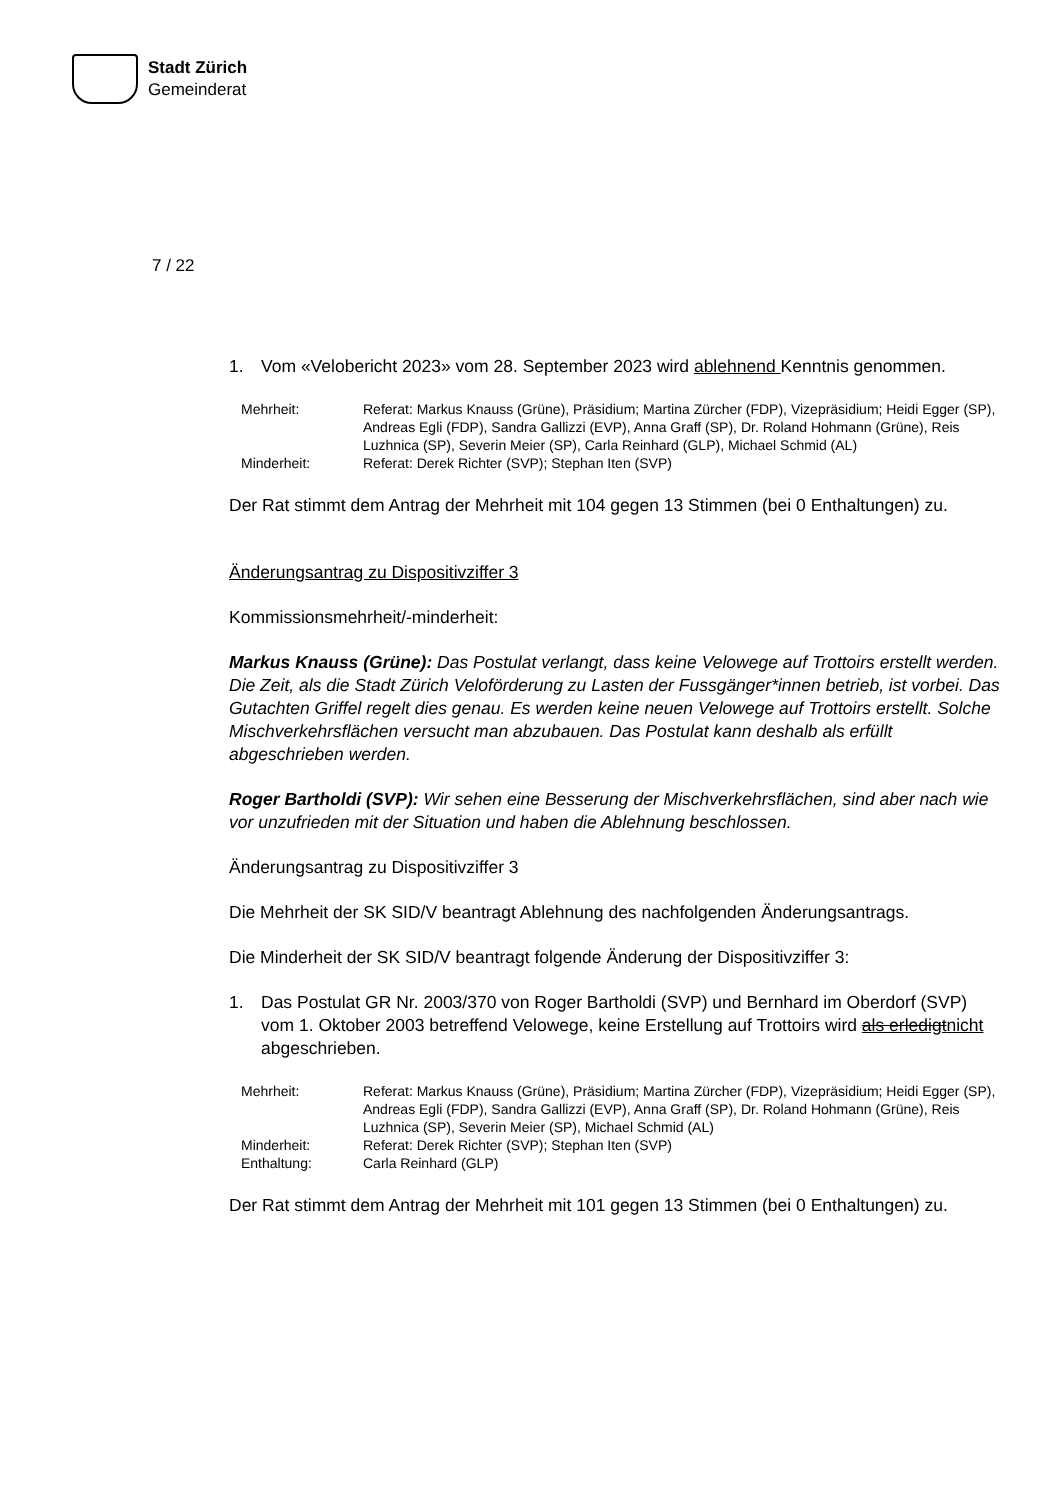Stadt Zürich
Gemeinderat
7 / 22
1. Vom «Velobericht 2023» vom 28. September 2023 wird ablehnend Kenntnis genommen.
| Mehrheit: | Referat: Markus Knauss (Grüne), Präsidium; Martina Zürcher (FDP), Vizepräsidium; Heidi Egger (SP), Andreas Egli (FDP), Sandra Gallizzi (EVP), Anna Graff (SP), Dr. Roland Hohmann (Grüne), Reis Luzhnica (SP), Severin Meier (SP), Carla Reinhard (GLP), Michael Schmid (AL) |
| Minderheit: | Referat: Derek Richter (SVP); Stephan Iten (SVP) |
Der Rat stimmt dem Antrag der Mehrheit mit 104 gegen 13 Stimmen (bei 0 Enthaltungen) zu.
Änderungsantrag zu Dispositivziffer 3
Kommissionsmehrheit/-minderheit:
Markus Knauss (Grüne): Das Postulat verlangt, dass keine Velowege auf Trottoirs erstellt werden. Die Zeit, als die Stadt Zürich Veloförderung zu Lasten der Fussgänger*innen betrieb, ist vorbei. Das Gutachten Griffel regelt dies genau. Es werden keine neuen Velowege auf Trottoirs erstellt. Solche Mischverkehrsflächen versucht man abzubauen. Das Postulat kann deshalb als erfüllt abgeschrieben werden.
Roger Bartholdi (SVP): Wir sehen eine Besserung der Mischverkehrsflächen, sind aber nach wie vor unzufrieden mit der Situation und haben die Ablehnung beschlossen.
Änderungsantrag zu Dispositivziffer 3
Die Mehrheit der SK SID/V beantragt Ablehnung des nachfolgenden Änderungsantrags.
Die Minderheit der SK SID/V beantragt folgende Änderung der Dispositivziffer 3:
1. Das Postulat GR Nr. 2003/370 von Roger Bartholdi (SVP) und Bernhard im Oberdorf (SVP) vom 1. Oktober 2003 betreffend Velowege, keine Erstellung auf Trottoirs wird als erledigtnicht abgeschrieben.
| Mehrheit: | Referat: Markus Knauss (Grüne), Präsidium; Martina Zürcher (FDP), Vizepräsidium; Heidi Egger (SP), Andreas Egli (FDP), Sandra Gallizzi (EVP), Anna Graff (SP), Dr. Roland Hohmann (Grüne), Reis Luzhnica (SP), Severin Meier (SP), Michael Schmid (AL) |
| Minderheit: | Referat: Derek Richter (SVP); Stephan Iten (SVP) |
| Enthaltung: | Carla Reinhard (GLP) |
Der Rat stimmt dem Antrag der Mehrheit mit 101 gegen 13 Stimmen (bei 0 Enthaltungen) zu.